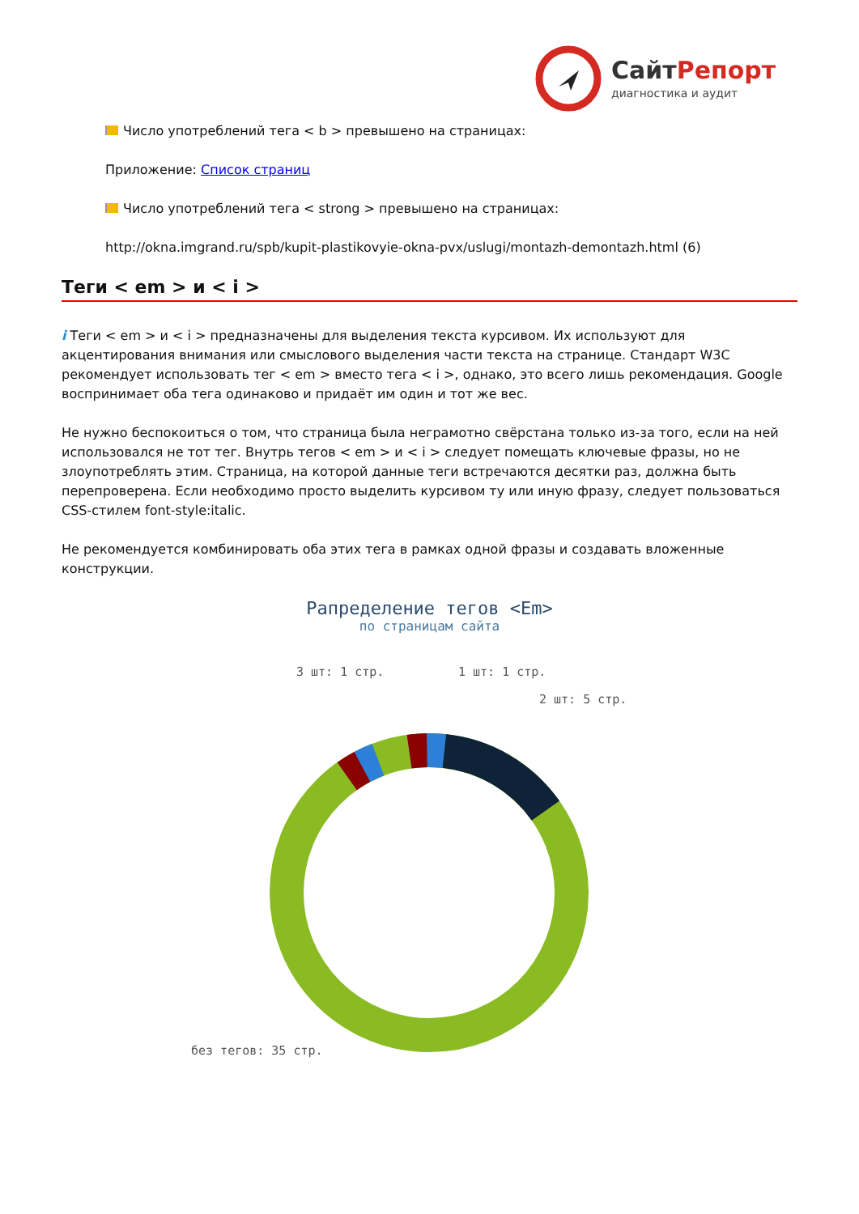СайтРепорт
диагностика и аудит
Число употреблений тега < b > превышено на страницах:
Приложение: Список страниц
Число употреблений тега < strong > превышено на страницах:
http://okna.imgrand.ru/spb/kupit-plastikovyie-okna-pvx/uslugi/montazh-demontazh.html (6)
Теги < em > и < i >
i Теги < em > и < i > предназначены для выделения текста курсивом. Их используют для акцентирования внимания или смыслового выделения части текста на странице. Стандарт W3C рекомендует использовать тег < em > вместо тега < i >, однако, это всего лишь рекомендация. Google воспринимает оба тега одинаково и придаёт им один и тот же вес.
Не нужно беспокоиться о том, что страница была неграмотно свёрстана только из-за того, если на ней использовался не тот тег. Внутрь тегов < em > и < i > следует помещать ключевые фразы, но не злоупотреблять этим. Страница, на которой данные теги встречаются десятки раз, должна быть перепроверена. Если необходимо просто выделить курсивом ту или иную фразу, следует пользоваться CSS-стилем font-style:italic.
Не рекомендуется комбинировать оба этих тега в рамках одной фразы и создавать вложенные конструкции.
Рапределение тегов <Em>
по страницам сайта
3 шт: 1 стр.
1 шт: 1 стр.
2 шт: 5 стр.
без тегов: 35 стр.